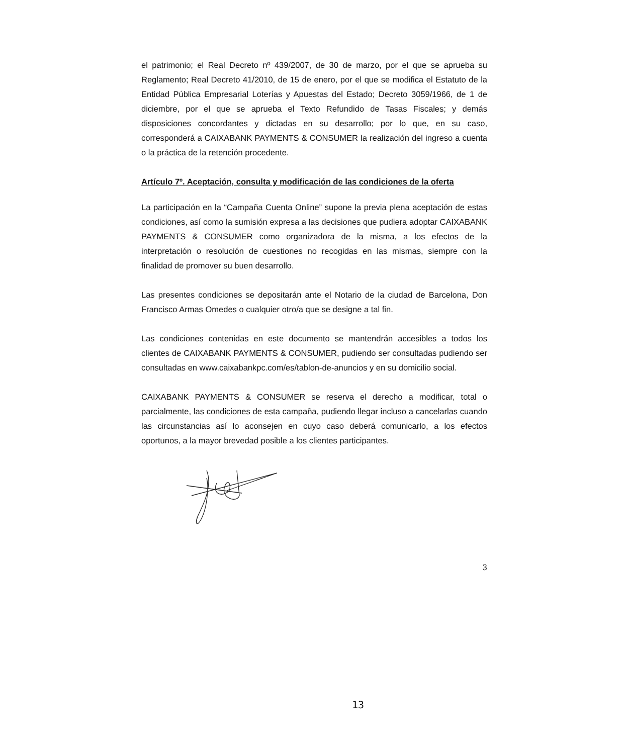el patrimonio; el Real Decreto nº 439/2007, de 30 de marzo, por el que se aprueba su Reglamento; Real Decreto 41/2010, de 15 de enero, por el que se modifica el Estatuto de la Entidad Pública Empresarial Loterías y Apuestas del Estado; Decreto 3059/1966, de 1 de diciembre, por el que se aprueba el Texto Refundido de Tasas Fiscales; y demás disposiciones concordantes y dictadas en su desarrollo; por lo que, en su caso, corresponderá a CAIXABANK PAYMENTS & CONSUMER la realización del ingreso a cuenta o la práctica de la retención procedente.
Artículo 7º. Aceptación, consulta y modificación de las condiciones de la oferta
La participación en la “Campaña Cuenta Online” supone la previa plena aceptación de estas condiciones, así como la sumisión expresa a las decisiones que pudiera adoptar CAIXABANK PAYMENTS & CONSUMER como organizadora de la misma, a los efectos de la interpretación o resolución de cuestiones no recogidas en las mismas, siempre con la finalidad de promover su buen desarrollo.
Las presentes condiciones se depositarán ante el Notario de la ciudad de Barcelona, Don Francisco Armas Omedes o cualquier otro/a que se designe a tal fin.
Las condiciones contenidas en este documento se mantendrán accesibles a todos los clientes de CAIXABANK PAYMENTS & CONSUMER, pudiendo ser consultadas pudiendo ser consultadas en www.caixabankpc.com/es/tablon-de-anuncios y en su domicilio social.
CAIXABANK PAYMENTS & CONSUMER se reserva el derecho a modificar, total o parcialmente, las condiciones de esta campaña, pudiendo llegar incluso a cancelarlas cuando las circunstancias así lo aconsejen en cuyo caso deberá comunicarlo, a los efectos oportunos, a la mayor brevedad posible a los clientes participantes.
3
13